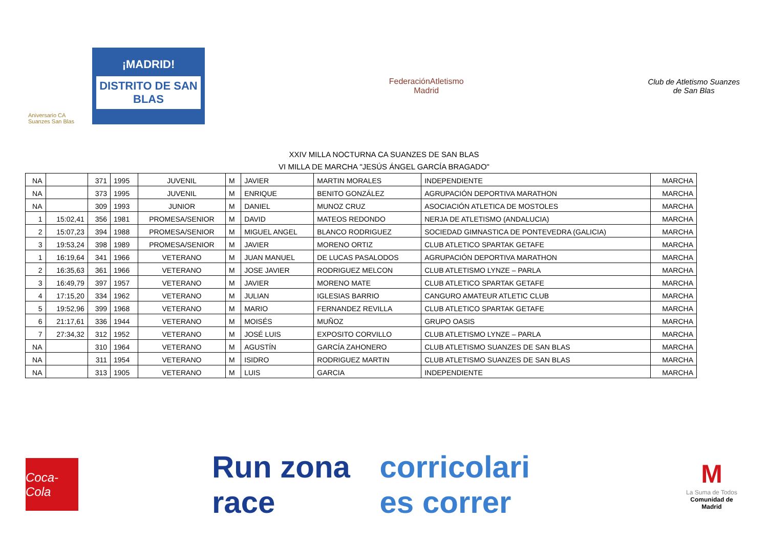Aniversario CA Suanzes San Blas
¡MADRID!
DISTRITO DE SAN BLAS
FederaciónAtletismo
Madrid
Club de Atletismo Suanzes
de San Blas
XXIV MILLA NOCTURNA CA SUANZES DE SAN BLAS
VI MILLA DE MARCHA "JESÚS ÁNGEL GARCÍA BRAGADO"
| NA | | 371 | 1995 | JUVENIL | M | JAVIER | MARTIN MORALES | INDEPENDIENTE | MARCHA |
| NA | | 373 | 1995 | JUVENIL | M | ENRIQUE | BENITO GONZÁLEZ | AGRUPACIÓN DEPORTIVA MARATHON | MARCHA |
| NA | | 309 | 1993 | JUNIOR | M | DANIEL | MUNOZ CRUZ | ASOCIACIÓN ATLETICA DE MOSTOLES | MARCHA |
| 1 | 15:02,41 | 356 | 1981 | PROMESA/SENIOR | M | DAVID | MATEOS REDONDO | NERJA DE ATLETISMO (ANDALUCIA) | MARCHA |
| 2 | 15:07,23 | 394 | 1988 | PROMESA/SENIOR | M | MIGUEL ANGEL | BLANCO RODRIGUEZ | SOCIEDAD GIMNASTICA DE PONTEVEDRA (GALICIA) | MARCHA |
| 3 | 19:53,24 | 398 | 1989 | PROMESA/SENIOR | M | JAVIER | MORENO ORTIZ | CLUB ATLETICO SPARTAK GETAFE | MARCHA |
| 1 | 16:19,64 | 341 | 1966 | VETERANO | M | JUAN MANUEL | DE LUCAS PASALODOS | AGRUPACIÓN DEPORTIVA MARATHON | MARCHA |
| 2 | 16:35,63 | 361 | 1966 | VETERANO | M | JOSE JAVIER | RODRIGUEZ MELCON | CLUB ATLETISMO LYNZE – PARLA | MARCHA |
| 3 | 16:49,79 | 397 | 1957 | VETERANO | M | JAVIER | MORENO MATE | CLUB ATLETICO SPARTAK GETAFE | MARCHA |
| 4 | 17:15,20 | 334 | 1962 | VETERANO | M | JULIAN | IGLESIAS BARRIO | CANGURO AMATEUR ATLETIC CLUB | MARCHA |
| 5 | 19:52,96 | 399 | 1968 | VETERANO | M | MARIO | FERNANDEZ REVILLA | CLUB ATLETICO SPARTAK GETAFE | MARCHA |
| 6 | 21:17,61 | 336 | 1944 | VETERANO | M | MOISÉS | MUÑOZ | GRUPO OASIS | MARCHA |
| 7 | 27:34,32 | 312 | 1952 | VETERANO | M | JOSÉ LUIS | EXPOSITO CORVILLO | CLUB ATLETISMO LYNZE – PARLA | MARCHA |
| NA | | 310 | 1964 | VETERANO | M | AGUSTÍN | GARCÍA ZAHONERO | CLUB ATLETISMO SUANZES DE SAN BLAS | MARCHA |
| NA | | 311 | 1954 | VETERANO | M | ISIDRO | RODRIGUEZ MARTIN | CLUB ATLETISMO SUANZES DE SAN BLAS | MARCHA |
| NA | | 313 | 1905 | VETERANO | M | LUIS | GARCIA | INDEPENDIENTE | MARCHA |
Coca-Cola
Run zona race corricolari es correr
M
La Suma de Todos
Comunidad de Madrid